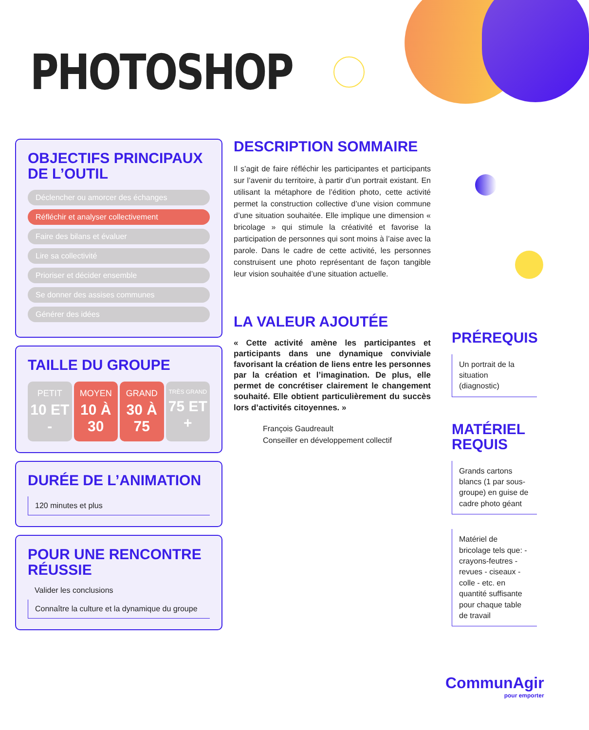PHOTOSHOP
OBJECTIFS PRINCIPAUX DE L’OUTIL
Déclencher ou amorcer des échanges
Réfléchir et analyser collectivement
Faire des bilans et évaluer
Lire sa collectivité
Prioriser et décider ensemble
Se donner des assises communes
Générer des idées
TAILLE DU GROUPE
PETIT
10 ET -
MOYEN
10 À 30
GRAND
30 À 75
TRÈS GRAND
75 ET +
DURÉE DE L’ANIMATION
120 minutes et plus
POUR UNE RENCONTRE RÉUSSIE
Valider les conclusions
Connaître la culture et la dynamique du groupe
DESCRIPTION SOMMAIRE
Il s’agit de faire réfléchir les participantes et participants sur l’avenir du territoire, à partir d’un portrait existant. En utilisant la métaphore de l’édition photo, cette activité permet la construction collective d’une vision commune d’une situation souhaitée. Elle implique une dimension « bricolage » qui stimule la créativité et favorise la participation de personnes qui sont moins à l’aise avec la parole. Dans le cadre de cette activité, les personnes construisent une photo représentant de façon tangible leur vision souhaitée d’une situation actuelle.
LA VALEUR AJOUTÉE
« Cette activité amène les participantes et participants dans une dynamique conviviale favorisant la création de liens entre les personnes par la création et l’imagination. De plus, elle permet de concrétiser clairement le changement souhaité. Elle obtient particulièrement du succès lors d’activités citoyennes. »
François Gaudreault
Conseiller en développement collectif
PRÉREQUIS
Un portrait de la situation (diagnostic)
MATÉRIEL REQUIS
Grands cartons blancs (1 par sous-groupe) en guise de cadre photo géant
Matériel de bricolage tels que: - crayons-feutres - revues - ciseaux - colle - etc. en quantité suffisante pour chaque table de travail
CommunAgir
pour emporter